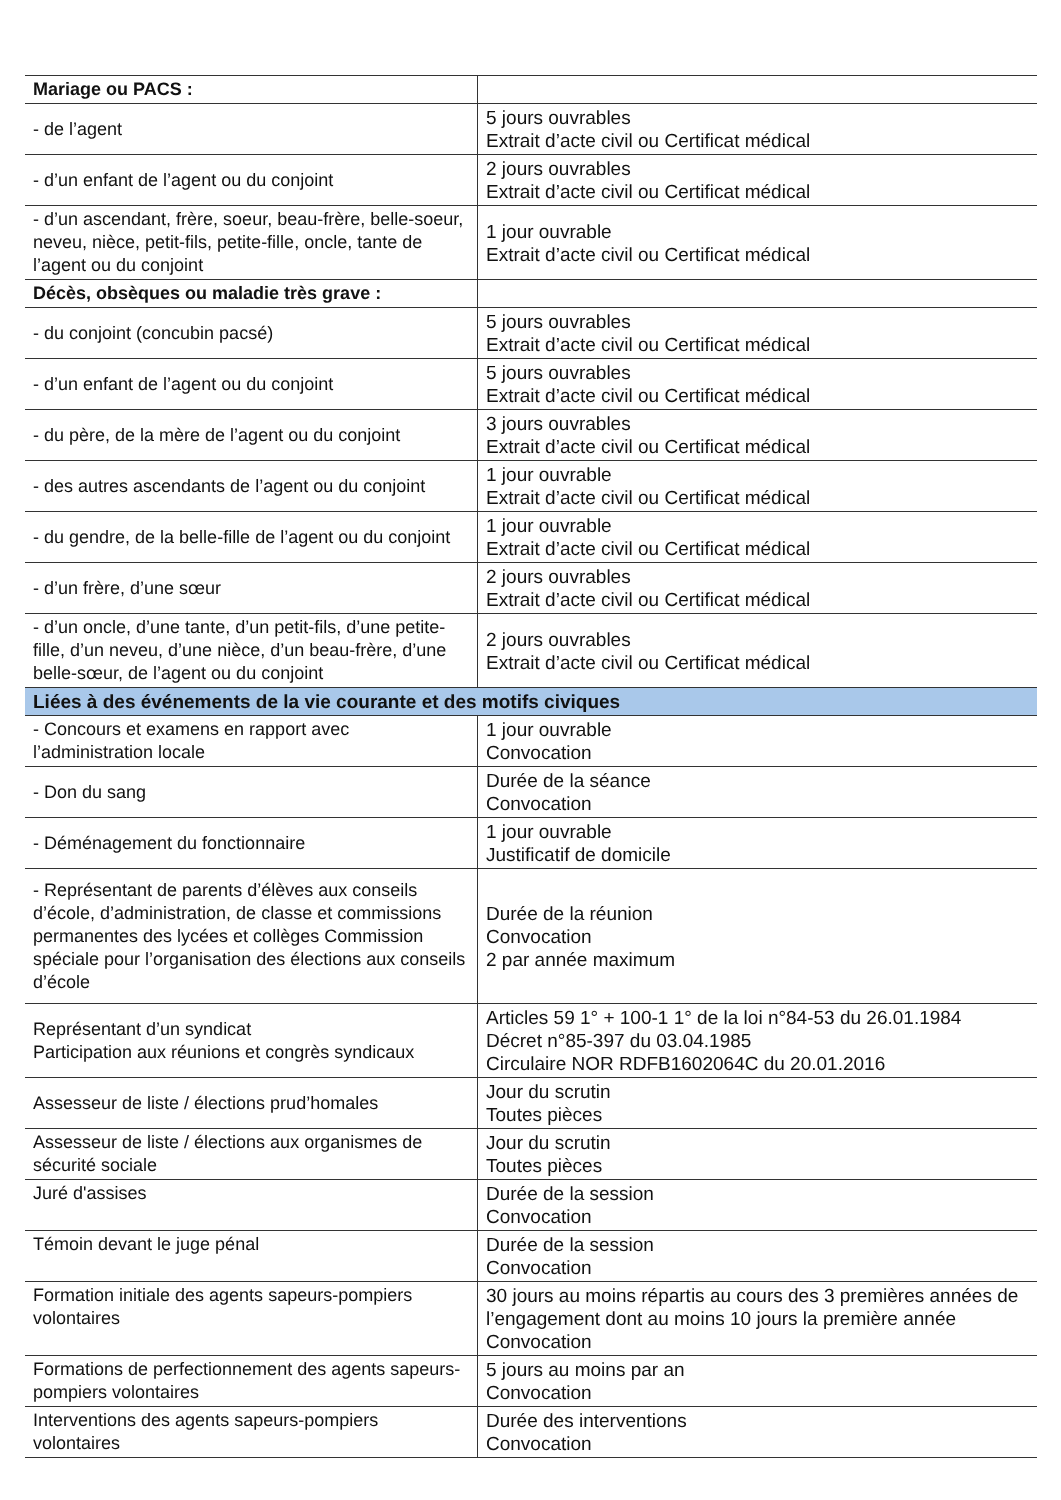| Mariage ou PACS : | |
| - de l’agent | 5 jours ouvrables Extrait d’acte civil ou Certificat médical |
| - d’un enfant de l’agent ou du conjoint | 2 jours ouvrables Extrait d’acte civil ou Certificat médical |
| - d’un ascendant, frère, soeur, beau-frère, belle-soeur, neveu, nièce, petit-fils, petite-fille, oncle, tante de l’agent ou du conjoint | 1 jour ouvrable Extrait d’acte civil ou Certificat médical |
| Décès, obsèques ou maladie très grave : | |
| - du conjoint (concubin pacsé) | 5 jours ouvrables Extrait d’acte civil ou Certificat médical |
| - d’un enfant de l’agent ou du conjoint | 5 jours ouvrables Extrait d’acte civil ou Certificat médical |
| - du père, de la mère de l’agent ou du conjoint | 3 jours ouvrables Extrait d’acte civil ou Certificat médical |
| - des autres ascendants de l’agent ou du conjoint | 1 jour ouvrable Extrait d’acte civil ou Certificat médical |
| - du gendre, de la belle-fille de l’agent ou du conjoint | 1 jour ouvrable Extrait d’acte civil ou Certificat médical |
| - d’un frère, d’une sœur | 2 jours ouvrables Extrait d’acte civil ou Certificat médical |
| - d’un oncle, d’une tante, d’un petit-fils, d’une petite-fille, d’un neveu, d’une nièce, d’un beau-frère, d’une belle-sœur, de l’agent ou du conjoint | 2 jours ouvrables Extrait d’acte civil ou Certificat médical |
| Liées à des événements de la vie courante et des motifs civiques | |
| - Concours et examens en rapport avec l’administration locale | 1 jour ouvrable Convocation |
| - Don du sang | Durée de la séance Convocation |
| - Déménagement du fonctionnaire | 1 jour ouvrable Justificatif de domicile |
| - Représentant de parents d’élèves aux conseils d’école, d’administration, de classe et commissions permanentes des lycées et collèges Commission spéciale pour l’organisation des élections aux conseils d’école | Durée de la réunion Convocation 2 par année maximum |
| Représentant d’un syndicat Participation aux réunions et congrès syndicaux | Articles 59 1° + 100-1 1° de la loi n°84-53 du 26.01.1984 Décret n°85-397 du 03.04.1985 Circulaire NOR RDFB1602064C du 20.01.2016 |
| Assesseur de liste / élections prud’homales | Jour du scrutin Toutes pièces |
| Assesseur de liste / élections aux organismes de sécurité sociale | Jour du scrutin Toutes pièces |
| Juré d'assises | Durée de la session Convocation |
| Témoin devant le juge pénal | Durée de la session Convocation |
| Formation initiale des agents sapeurs-pompiers volontaires | 30 jours au moins répartis au cours des 3 premières années de l’engagement dont au moins 10 jours la première année Convocation |
| Formations de perfectionnement des agents sapeurs-pompiers volontaires | 5 jours au moins par an Convocation |
| Interventions des agents sapeurs-pompiers volontaires | Durée des interventions Convocation |